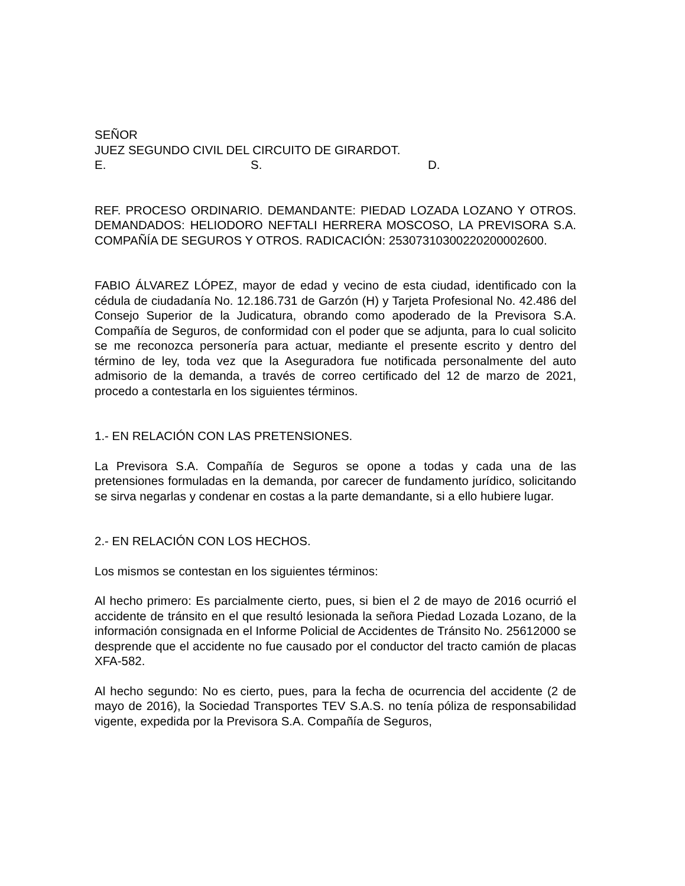SEÑOR
JUEZ SEGUNDO CIVIL DEL CIRCUITO DE GIRARDOT.
E. S. D.
REF. PROCESO ORDINARIO. DEMANDANTE: PIEDAD LOZADA LOZANO Y OTROS. DEMANDADOS: HELIODORO NEFTALI HERRERA MOSCOSO, LA PREVISORA S.A. COMPAÑÍA DE SEGUROS Y OTROS. RADICACIÓN: 25307310300220200002600.
FABIO ÁLVAREZ LÓPEZ, mayor de edad y vecino de esta ciudad, identificado con la cédula de ciudadanía No. 12.186.731 de Garzón (H) y Tarjeta Profesional No. 42.486 del Consejo Superior de la Judicatura, obrando como apoderado de la Previsora S.A. Compañía de Seguros, de conformidad con el poder que se adjunta, para lo cual solicito se me reconozca personería para actuar, mediante el presente escrito y dentro del término de ley, toda vez que la Aseguradora fue notificada personalmente del auto admisorio de la demanda, a través de correo certificado del 12 de marzo de 2021, procedo a contestarla en los siguientes términos.
1.- EN RELACIÓN CON LAS PRETENSIONES.
La Previsora S.A. Compañía de Seguros se opone a todas y cada una de las pretensiones formuladas en la demanda, por carecer de fundamento jurídico, solicitando se sirva negarlas y condenar en costas a la parte demandante, si a ello hubiere lugar.
2.- EN RELACIÓN CON LOS HECHOS.
Los mismos se contestan en los siguientes términos:
Al hecho primero: Es parcialmente cierto, pues, si bien el 2 de mayo de 2016 ocurrió el accidente de tránsito en el que resultó lesionada la señora Piedad Lozada Lozano, de la información consignada en el Informe Policial de Accidentes de Tránsito No. 25612000 se desprende que el accidente no fue causado por el conductor del tracto camión de placas XFA-582.
Al hecho segundo: No es cierto, pues, para la fecha de ocurrencia del accidente (2 de mayo de 2016), la Sociedad Transportes TEV S.A.S. no tenía póliza de responsabilidad vigente, expedida por la Previsora S.A. Compañía de Seguros,